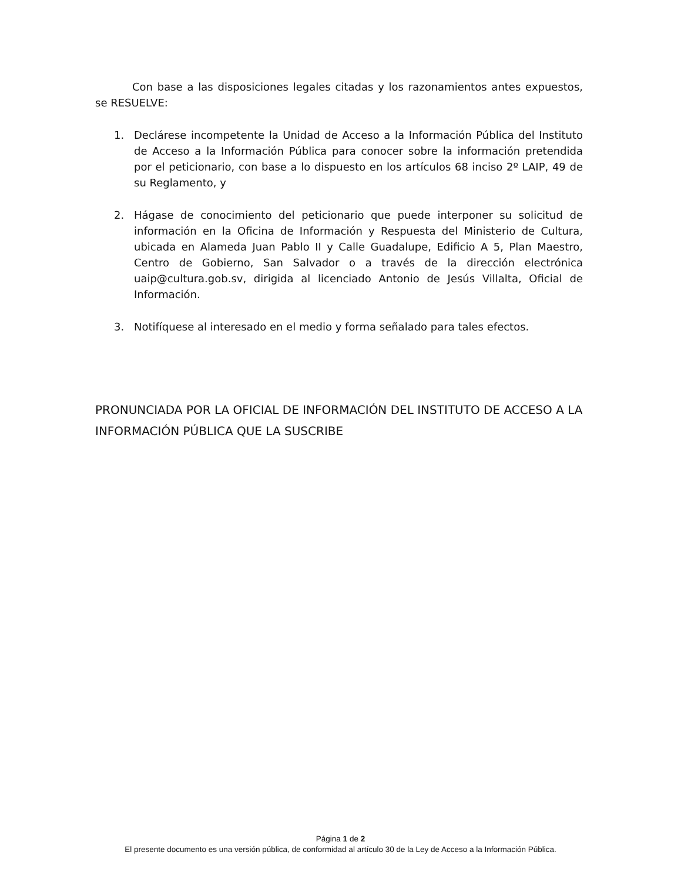Con base a las disposiciones legales citadas y los razonamientos antes expuestos, se RESUELVE:
1. Declárese incompetente la Unidad de Acceso a la Información Pública del Instituto de Acceso a la Información Pública para conocer sobre la información pretendida por el peticionario, con base a lo dispuesto en los artículos 68 inciso 2º LAIP, 49 de su Reglamento, y
2. Hágase de conocimiento del peticionario que puede interponer su solicitud de información en la Oficina de Información y Respuesta del Ministerio de Cultura, ubicada en Alameda Juan Pablo II y Calle Guadalupe, Edificio A 5, Plan Maestro, Centro de Gobierno, San Salvador o a través de la dirección electrónica uaip@cultura.gob.sv, dirigida al licenciado Antonio de Jesús Villalta, Oficial de Información.
3. Notifíquese al interesado en el medio y forma señalado para tales efectos.
PRONUNCIADA POR LA OFICIAL DE INFORMACIÓN DEL INSTITUTO DE ACCESO A LA INFORMACIÓN PÚBLICA QUE LA SUSCRIBE
Página 1 de 2
El presente documento es una versión pública, de conformidad al artículo 30 de la Ley de Acceso a la Información Pública.